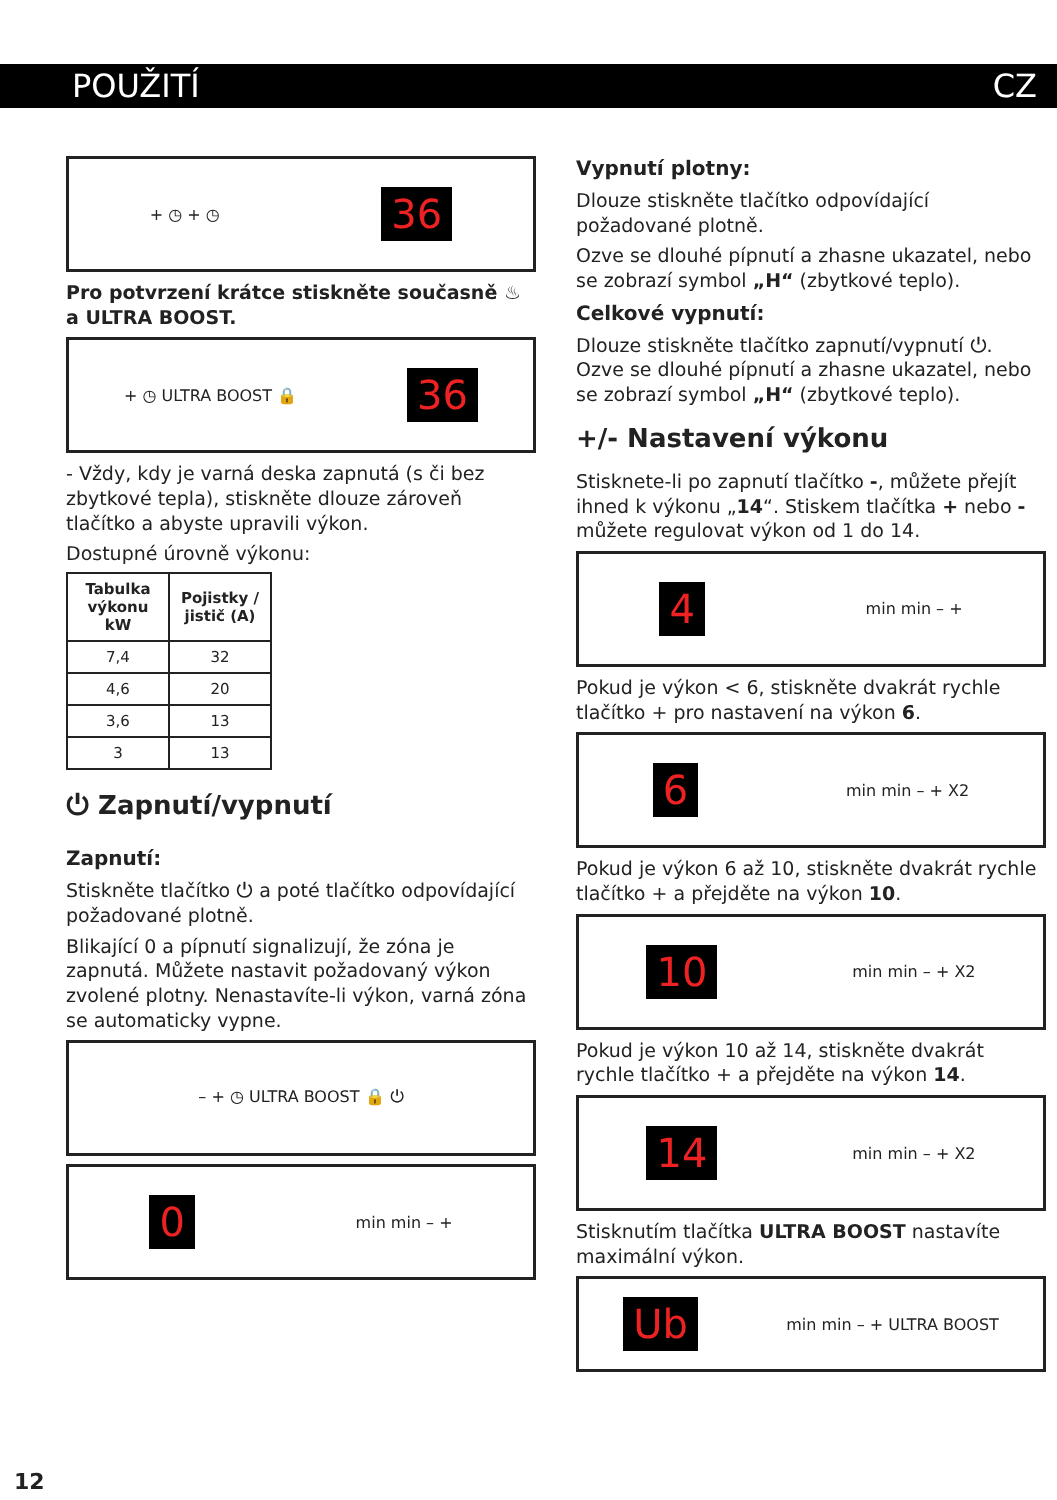POUŽITÍ CZ
+ ◷ + ◷ 36
Pro potvrzení krátce stiskněte současně ♨ a ULTRA BOOST.
+ ◷ ULTRA BOOST 🔒 36
- Vždy, kdy je varná deska zapnutá (s či bez zbytkové tepla), stiskněte dlouze zároveň tlačítko a abyste upravili výkon.
Dostupné úrovně výkonu:
| Tabulka výkonu kW | Pojistky / jistič (A) |
| --- | --- |
| 7,4 | 32 |
| 4,6 | 20 |
| 3,6 | 13 |
| 3 | 13 |
⏻ Zapnutí/vypnutí
Zapnutí:
Stiskněte tlačítko ⏻ a poté tlačítko odpovídající požadované plotně.
Blikající 0 a pípnutí signalizují, že zóna je zapnutá. Můžete nastavit požadovaný výkon zvolené plotny. Nenastavíte-li výkon, varná zóna se automaticky vypne.
– + ◷ ULTRA BOOST 🔒 ⏻
0 min min – +
Vypnutí plotny:
Dlouze stiskněte tlačítko odpovídající požadované plotně.
Ozve se dlouhé pípnutí a zhasne ukazatel, nebo se zobrazí symbol „H“ (zbytkové teplo).
Celkové vypnutí:
Dlouze stiskněte tlačítko zapnutí/vypnutí ⏻. Ozve se dlouhé pípnutí a zhasne ukazatel, nebo se zobrazí symbol „H“ (zbytkové teplo).
+/- Nastavení výkonu
Stisknete-li po zapnutí tlačítko -, můžete přejít ihned k výkonu „14“. Stiskem tlačítka + nebo - můžete regulovat výkon od 1 do 14.
4 min min – +
Pokud je výkon < 6, stiskněte dvakrát rychle tlačítko + pro nastavení na výkon 6.
6 min min – + X2
Pokud je výkon 6 až 10, stiskněte dvakrát rychle tlačítko + a přejděte na výkon 10.
10 min min – + X2
Pokud je výkon 10 až 14, stiskněte dvakrát rychle tlačítko + a přejděte na výkon 14.
14 min min – + X2
Stisknutím tlačítka ULTRA BOOST nastavíte maximální výkon.
Ub min min – + ULTRA BOOST
12